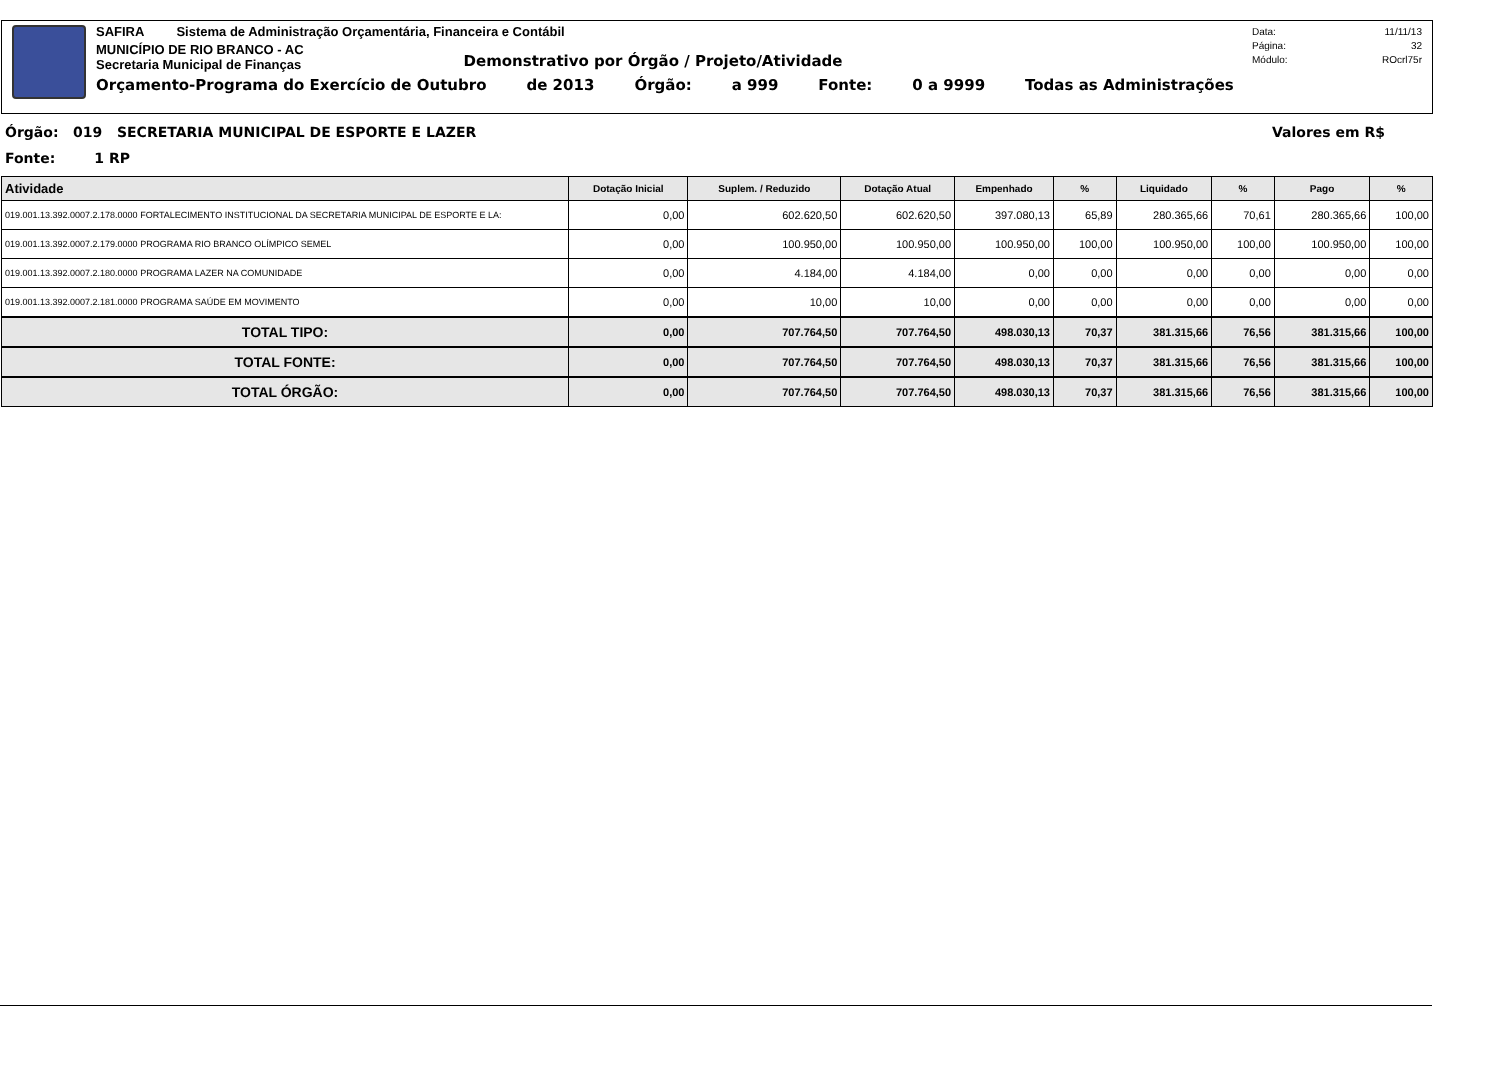SAFIRA Sistema de Administração Orçamentária, Financeira e Contábil
MUNICÍPIO DE RIO BRANCO - AC
Secretaria Municipal de Finanças
Demonstrativo por Órgão / Projeto/Atividade
Orçamento-Programa do Exercício de Outubro de 2013 Órgão: a 999 Fonte: 0 a 9999 Todas as Administrações
Data: 11/11/13 Página: 32 Módulo: ROcrl75r
Órgão: 019 SECRETARIA MUNICIPAL DE ESPORTE E LAZER Valores em R$
Fonte: 1 RP
| Atividade | Dotação Inicial | Suplem. / Reduzido | Dotação Atual | Empenhado | % | Liquidado | % | Pago | % |
| --- | --- | --- | --- | --- | --- | --- | --- | --- | --- |
| 019.001.13.392.0007.2.178.0000 FORTALECIMENTO INSTITUCIONAL DA SECRETARIA MUNICIPAL DE ESPORTE E LA: | 0,00 | 602.620,50 | 602.620,50 | 397.080,13 | 65,89 | 280.365,66 | 70,61 | 280.365,66 | 100,00 |
| 019.001.13.392.0007.2.179.0000 PROGRAMA RIO BRANCO OLÍMPICO SEMEL | 0,00 | 100.950,00 | 100.950,00 | 100.950,00 | 100,00 | 100.950,00 | 100,00 | 100.950,00 | 100,00 |
| 019.001.13.392.0007.2.180.0000 PROGRAMA LAZER NA COMUNIDADE | 0,00 | 4.184,00 | 4.184,00 | 0,00 | 0,00 | 0,00 | 0,00 | 0,00 | 0,00 |
| 019.001.13.392.0007.2.181.0000 PROGRAMA SAÚDE EM MOVIMENTO | 0,00 | 10,00 | 10,00 | 0,00 | 0,00 | 0,00 | 0,00 | 0,00 | 0,00 |
| TOTAL TIPO: | 0,00 | 707.764,50 | 707.764,50 | 498.030,13 | 70,37 | 381.315,66 | 76,56 | 381.315,66 | 100,00 |
| TOTAL FONTE: | 0,00 | 707.764,50 | 707.764,50 | 498.030,13 | 70,37 | 381.315,66 | 76,56 | 381.315,66 | 100,00 |
| TOTAL ÓRGÃO: | 0,00 | 707.764,50 | 707.764,50 | 498.030,13 | 70,37 | 381.315,66 | 76,56 | 381.315,66 | 100,00 |